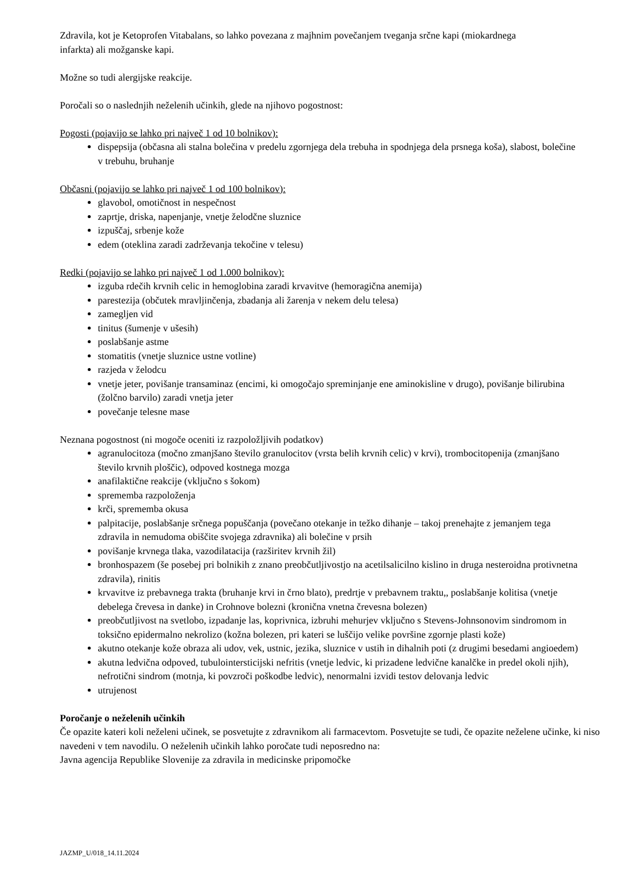Zdravila, kot je Ketoprofen Vitabalans, so lahko povezana z majhnim povečanjem tveganja srčne kapi (miokardnega infarkta) ali možganske kapi.
Možne so tudi alergijske reakcije.
Poročali so o naslednjih neželenih učinkih, glede na njihovo pogostnost:
Pogosti (pojavijo se lahko pri največ 1 od 10 bolnikov):
dispepsija (občasna ali stalna bolečina v predelu zgornjega dela trebuha in spodnjega dela prsnega koša), slabost, bolečine v trebuhu, bruhanje
Občasni (pojavijo se lahko pri največ 1 od 100 bolnikov):
glavobol, omotičnost in nespečnost
zaprtje, driska, napenjanje, vnetje želodčne sluznice
izpuščaj, srbenje kože
edem (oteklina zaradi zadrževanja tekočine v telesu)
Redki (pojavijo se lahko pri največ 1 od 1.000 bolnikov):
izguba rdečih krvnih celic in hemoglobina zaradi krvavitve (hemoragična anemija)
parestezija (občutek mravljinčenja, zbadanja ali žarenja v nekem delu telesa)
zamegljen vid
tinitus (šumenje v ušesih)
poslabšanje astme
stomatitis (vnetje sluznice ustne votline)
razjeda v želodcu
vnetje jeter, povišanje transaminaz (encimi, ki omogočajo spreminjanje ene aminokisline v drugo), povišanje bilirubina (žolčno barvilo) zaradi vnetja jeter
povečanje telesne mase
Neznana pogostnost (ni mogoče oceniti iz razpoložljivih podatkov)
agranulocitoza (močno zmanjšano število granulocitov (vrsta belih krvnih celic) v krvi), trombocitopenija (zmanjšano število krvnih ploščic), odpoved kostnega mozga
anafilaktične reakcije (vključno s šokom)
sprememba razpoloženja
krči, sprememba okusa
palpitacije, poslabšanje srčnega popuščanja (povečano otekanje in težko dihanje – takoj prenehajte z jemanjem tega zdravila in nemudoma obiščite svojega zdravnika) ali bolečine v prsih
povišanje krvnega tlaka, vazodilatacija (razširitev krvnih žil)
bronhospazem (še posebej pri bolnikih z znano preobčutljivostjo na acetilsalicilno kislino in druga nesteroidna protivnetna zdravila), rinitis
krvavitve iz prebavnega trakta (bruhanje krvi in črno blato), predrtje v prebavnem traktu,, poslabšanje kolitisa (vnetje debelega črevesa in danke) in Crohnove bolezni (kronična vnetna črevesna bolezen)
preobčutljivost na svetlobo, izpadanje las, koprivnica, izbruhi mehurjev vključno s Stevens-Johnsonovim sindromom in toksično epidermalno nekrolizo (kožna bolezen, pri kateri se luščijo velike površine zgornje plasti kože)
akutno otekanje kože obraza ali udov, vek, ustnic, jezika, sluznice v ustih in dihalnih poti (z drugimi besedami angioedem)
akutna ledvična odpoved, tubulointersticijski nefritis (vnetje ledvic, ki prizadene ledvične kanalčke in predel okoli njih), nefrotični sindrom (motnja, ki povzroči poškodbe ledvic), nenormalni izvidi testov delovanja ledvic
utrujenost
Poročanje o neželenih učinkih
Če opazite kateri koli neželeni učinek, se posvetujte z zdravnikom ali farmacevtom. Posvetujte se tudi, če opazite neželene učinke, ki niso navedeni v tem navodilu. O neželenih učinkih lahko poročate tudi neposredno na:
Javna agencija Republike Slovenije za zdravila in medicinske pripomočke
JAZMP_U/018_14.11.2024